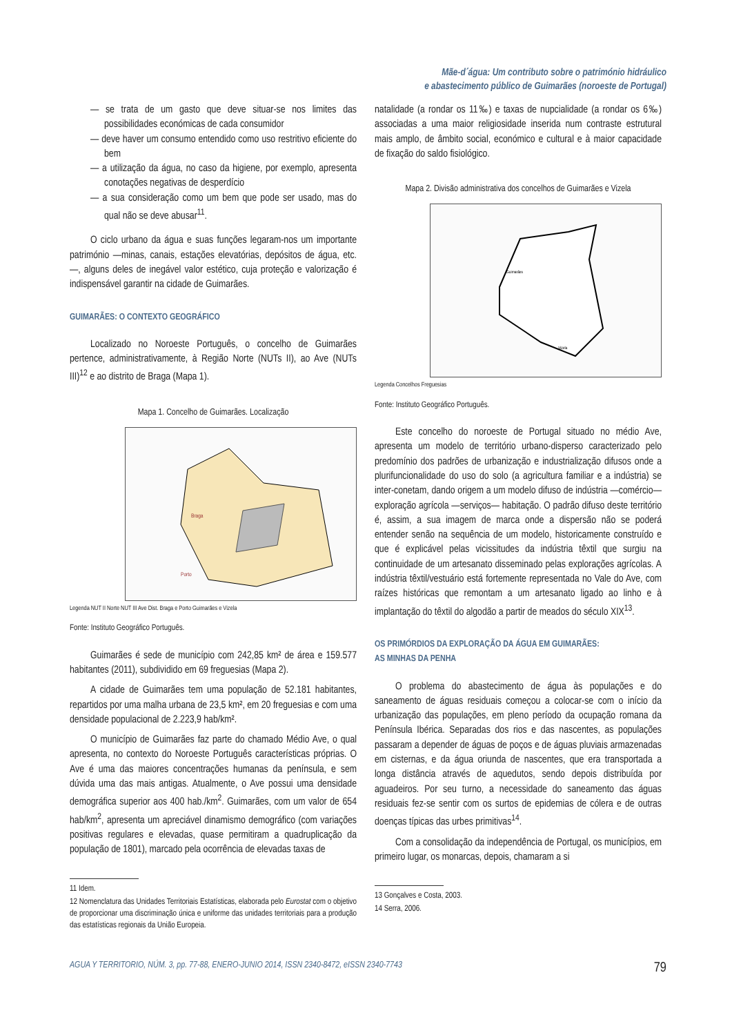Mãe-d´água: Um contributo sobre o património hidráulico
e abastecimento público de Guimarães (noroeste de Portugal)
— se trata de um gasto que deve situar-se nos limites das possibilidades económicas de cada consumidor
— deve haver um consumo entendido como uso restritivo eficiente do bem
— a utilização da água, no caso da higiene, por exemplo, apresenta conotações negativas de desperdício
— a sua consideração como um bem que pode ser usado, mas do qual não se deve abusar<sup>11</sup>.
O ciclo urbano da água e suas funções legaram-nos um importante património —minas, canais, estações elevatórias, depósitos de água, etc.—, alguns deles de inegável valor estético, cuja proteção e valorização é indispensável garantir na cidade de Guimarães.
GUIMARÃES: O CONTEXTO GEOGRÁFICO
Localizado no Noroeste Português, o concelho de Guimarães pertence, administrativamente, à Região Norte (NUTs II), ao Ave (NUTs III)<sup>12</sup> e ao distrito de Braga (Mapa 1).
Mapa 1. Concelho de Guimarães. Localização
Braga
Porto
Legenda NUT II Norte NUT III Ave Dist. Braga e Porto Guimarães e Vizela
Fonte: Instituto Geográfico Português.
Guimarães é sede de município com 242,85 km² de área e 159.577 habitantes (2011), subdividido em 69 freguesias (Mapa 2).
A cidade de Guimarães tem uma população de 52.181 habitantes, repartidos por uma malha urbana de 23,5 km², em 20 freguesias e com uma densidade populacional de 2.223,9 hab/km².
O município de Guimarães faz parte do chamado Médio Ave, o qual apresenta, no contexto do Noroeste Português características próprias. O Ave é uma das maiores concentrações humanas da península, e sem dúvida uma das mais antigas. Atualmente, o Ave possui uma densidade demográfica superior aos 400 hab./km<sup>2</sup>. Guimarães, com um valor de 654 hab/km<sup>2</sup>, apresenta um apreciável dinamismo demográfico (com variações positivas regulares e elevadas, quase permitiram a quadruplicação da população de 1801), marcado pela ocorrência de elevadas taxas de
11 Idem.
12 Nomenclatura das Unidades Territoriais Estatísticas, elaborada pelo Eurostat com o objetivo de proporcionar uma discriminação única e uniforme das unidades territoriais para a produção das estatísticas regionais da União Europeia.
natalidade (a rondar os 11‰) e taxas de nupcialidade (a rondar os 6‰) associadas a uma maior religiosidade inserida num contraste estrutural mais amplo, de âmbito social, económico e cultural e à maior capacidade de fixação do saldo fisiológico.
Mapa 2. Divisão administrativa dos concelhos de Guimarães e Vizela
Guimarães
Vizela
Legenda Concelhos Freguesias
Fonte: Instituto Geográfico Português.
Este concelho do noroeste de Portugal situado no médio Ave, apresenta um modelo de território urbano-disperso caracterizado pelo predomínio dos padrões de urbanização e industrialização difusos onde a plurifuncionalidade do uso do solo (a agricultura familiar e a indústria) se inter-conetam, dando origem a um modelo difuso de indústria —comércio— exploração agrícola —serviços— habitação. O padrão difuso deste território é, assim, a sua imagem de marca onde a dispersão não se poderá entender senão na sequência de um modelo, historicamente construído e que é explicável pelas vicissitudes da indústria têxtil que surgiu na continuidade de um artesanato disseminado pelas explorações agrícolas. A indústria têxtil/vestuário está fortemente representada no Vale do Ave, com raízes históricas que remontam a um artesanato ligado ao linho e à implantação do têxtil do algodão a partir de meados do século XIX<sup>13</sup>.
OS PRIMÓRDIOS DA EXPLORAÇÃO DA ÁGUA EM GUIMARÃES:
AS MINHAS DA PENHA
O problema do abastecimento de água às populações e do saneamento de águas residuais começou a colocar-se com o início da urbanização das populações, em pleno período da ocupação romana da Península Ibérica. Separadas dos rios e das nascentes, as populações passaram a depender de águas de poços e de águas pluviais armazenadas em cisternas, e da água oriunda de nascentes, que era transportada a longa distância através de aquedutos, sendo depois distribuída por aguadeiros. Por seu turno, a necessidade do saneamento das águas residuais fez-se sentir com os surtos de epidemias de cólera e de outras doenças típicas das urbes primitivas<sup>14</sup>.
Com a consolidação da independência de Portugal, os municípios, em primeiro lugar, os monarcas, depois, chamaram a si
13 Gonçalves e Costa, 2003.
14 Serra, 2006.
AGUA Y TERRITORIO, NÚM. 3, pp. 77-88, ENERO-JUNIO 2014, ISSN 2340-8472, eISSN 2340-7743 79